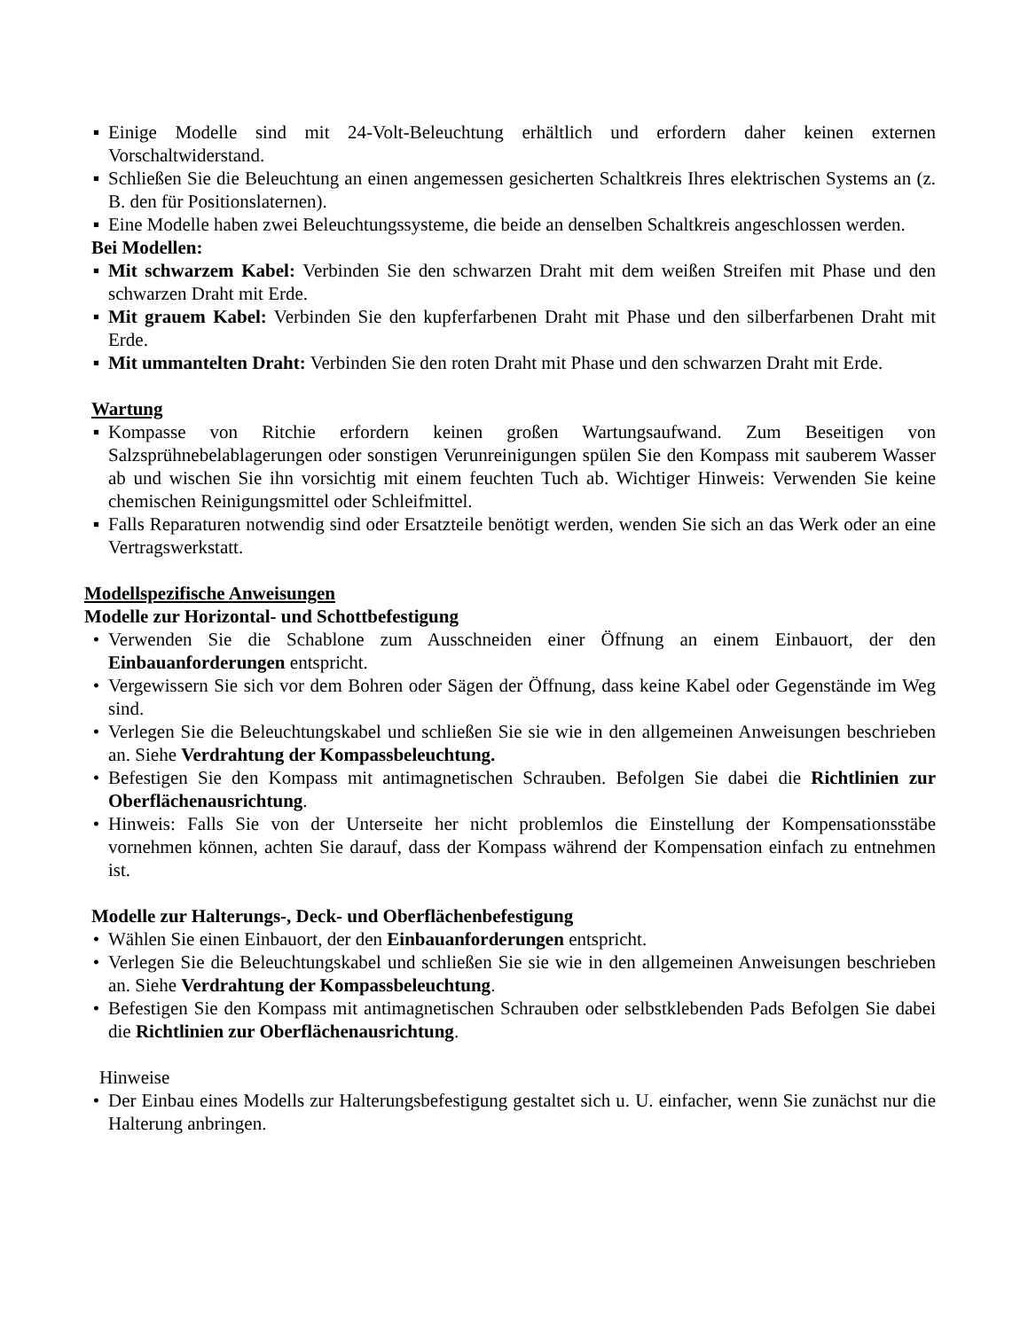▪ Einige Modelle sind mit 24-Volt-Beleuchtung erhältlich und erfordern daher keinen externen Vorschaltwiderstand.
▪ Schließen Sie die Beleuchtung an einen angemessen gesicherten Schaltkreis Ihres elektrischen Systems an (z. B. den für Positionslaternen).
▪ Eine Modelle haben zwei Beleuchtungssysteme, die beide an denselben Schaltkreis angeschlossen werden.
Bei Modellen:
▪ Mit schwarzem Kabel: Verbinden Sie den schwarzen Draht mit dem weißen Streifen mit Phase und den schwarzen Draht mit Erde.
▪ Mit grauem Kabel: Verbinden Sie den kupferfarbenen Draht mit Phase und den silberfarbenen Draht mit Erde.
▪ Mit ummantelten Draht: Verbinden Sie den roten Draht mit Phase und den schwarzen Draht mit Erde.
Wartung
▪ Kompasse von Ritchie erfordern keinen großen Wartungsaufwand. Zum Beseitigen von Salzsprühnebelablagerungen oder sonstigen Verunreinigungen spülen Sie den Kompass mit sauberem Wasser ab und wischen Sie ihn vorsichtig mit einem feuchten Tuch ab. Wichtiger Hinweis: Verwenden Sie keine chemischen Reinigungsmittel oder Schleifmittel.
▪ Falls Reparaturen notwendig sind oder Ersatzteile benötigt werden, wenden Sie sich an das Werk oder an eine Vertragswerkstatt.
Modellspezifische Anweisungen
Modelle zur Horizontal- und Schottbefestigung
• Verwenden Sie die Schablone zum Ausschneiden einer Öffnung an einem Einbauort, der den Einbauanforderungen entspricht.
• Vergewissern Sie sich vor dem Bohren oder Sägen der Öffnung, dass keine Kabel oder Gegenstände im Weg sind.
• Verlegen Sie die Beleuchtungskabel und schließen Sie sie wie in den allgemeinen Anweisungen beschrieben an. Siehe Verdrahtung der Kompassbeleuchtung.
• Befestigen Sie den Kompass mit antimagnetischen Schrauben. Befolgen Sie dabei die Richtlinien zur Oberflächenausrichtung.
• Hinweis: Falls Sie von der Unterseite her nicht problemlos die Einstellung der Kompensationsstäbe vornehmen können, achten Sie darauf, dass der Kompass während der Kompensation einfach zu entnehmen ist.
Modelle zur Halterungs-, Deck- und Oberflächenbefestigung
• Wählen Sie einen Einbauort, der den Einbauanforderungen entspricht.
• Verlegen Sie die Beleuchtungskabel und schließen Sie sie wie in den allgemeinen Anweisungen beschrieben an. Siehe Verdrahtung der Kompassbeleuchtung.
• Befestigen Sie den Kompass mit antimagnetischen Schrauben oder selbstklebenden Pads Befolgen Sie dabei die Richtlinien zur Oberflächenausrichtung.
Hinweise
• Der Einbau eines Modells zur Halterungsbefestigung gestaltet sich u. U. einfacher, wenn Sie zunächst nur die Halterung anbringen.